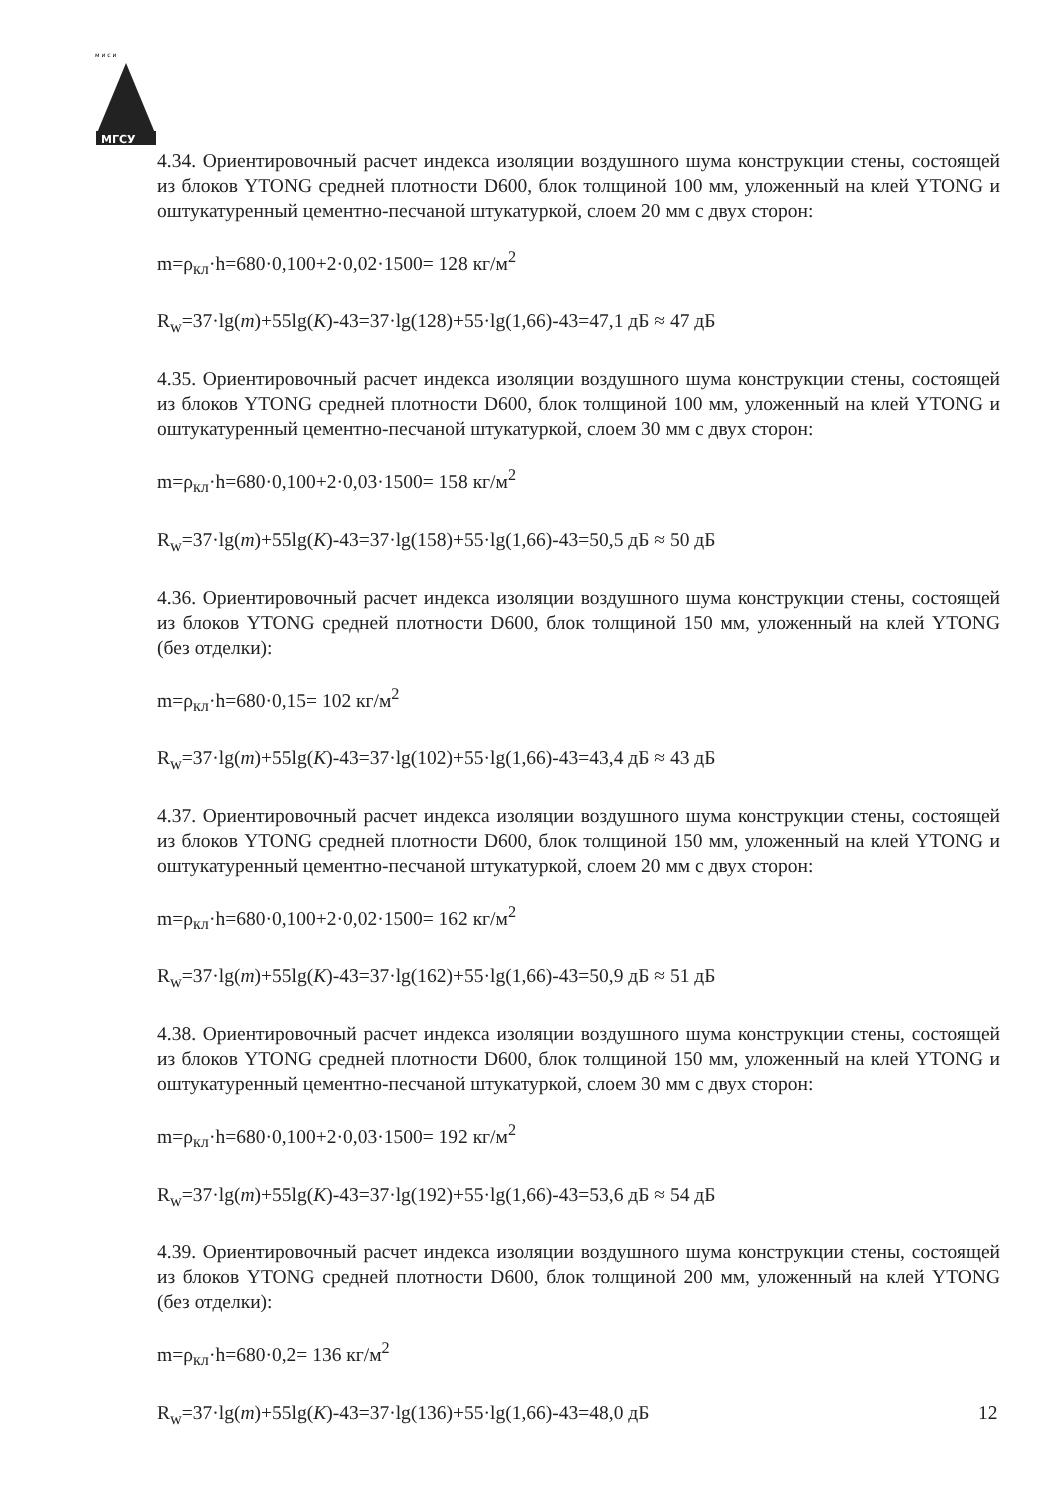м и с и
МГСУ
4.34. Ориентировочный расчет индекса изоляции воздушного шума конструкции стены, состоящей из блоков YTONG средней плотности D600, блок толщиной 100 мм, уложенный на клей YTONG и оштукатуренный цементно-песчаной штукатуркой, слоем 20 мм с двух сторон:
m=ρ<sub>кл</sub>·h=680·0,100+2·0,02·1500= 128 кг/м<sup>2</sup>
R<sub>w</sub>=37·lg(m)+55lg(K)-43=37·lg(128)+55·lg(1,66)-43=47,1 дБ ≈ 47 дБ
4.35. Ориентировочный расчет индекса изоляции воздушного шума конструкции стены, состоящей из блоков YTONG средней плотности D600, блок толщиной 100 мм, уложенный на клей YTONG и оштукатуренный цементно-песчаной штукатуркой, слоем 30 мм с двух сторон:
m=ρ<sub>кл</sub>·h=680·0,100+2·0,03·1500= 158 кг/м<sup>2</sup>
R<sub>w</sub>=37·lg(m)+55lg(K)-43=37·lg(158)+55·lg(1,66)-43=50,5 дБ ≈ 50 дБ
4.36. Ориентировочный расчет индекса изоляции воздушного шума конструкции стены, состоящей из блоков YTONG средней плотности D600, блок толщиной 150 мм, уложенный на клей YTONG (без отделки):
m=ρ<sub>кл</sub>·h=680·0,15= 102 кг/м<sup>2</sup>
R<sub>w</sub>=37·lg(m)+55lg(K)-43=37·lg(102)+55·lg(1,66)-43=43,4 дБ ≈ 43 дБ
4.37. Ориентировочный расчет индекса изоляции воздушного шума конструкции стены, состоящей из блоков YTONG средней плотности D600, блок толщиной 150 мм, уложенный на клей YTONG и оштукатуренный цементно-песчаной штукатуркой, слоем 20 мм с двух сторон:
m=ρ<sub>кл</sub>·h=680·0,100+2·0,02·1500= 162 кг/м<sup>2</sup>
R<sub>w</sub>=37·lg(m)+55lg(K)-43=37·lg(162)+55·lg(1,66)-43=50,9 дБ ≈ 51 дБ
4.38. Ориентировочный расчет индекса изоляции воздушного шума конструкции стены, состоящей из блоков YTONG средней плотности D600, блок толщиной 150 мм, уложенный на клей YTONG и оштукатуренный цементно-песчаной штукатуркой, слоем 30 мм с двух сторон:
m=ρ<sub>кл</sub>·h=680·0,100+2·0,03·1500= 192 кг/м<sup>2</sup>
R<sub>w</sub>=37·lg(m)+55lg(K)-43=37·lg(192)+55·lg(1,66)-43=53,6 дБ ≈ 54 дБ
4.39. Ориентировочный расчет индекса изоляции воздушного шума конструкции стены, состоящей из блоков YTONG средней плотности D600, блок толщиной 200 мм, уложенный на клей YTONG (без отделки):
m=ρ<sub>кл</sub>·h=680·0,2= 136 кг/м<sup>2</sup>
R<sub>w</sub>=37·lg(m)+55lg(K)-43=37·lg(136)+55·lg(1,66)-43=48,0 дБ
12